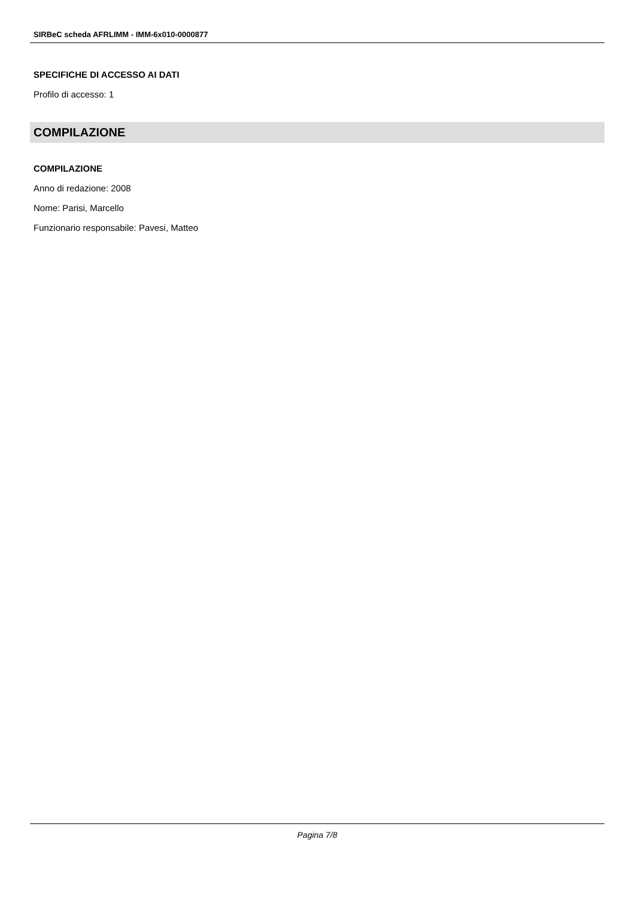SIRBeC scheda AFRLIMM - IMM-6x010-0000877
SPECIFICHE DI ACCESSO AI DATI
Profilo di accesso: 1
COMPILAZIONE
COMPILAZIONE
Anno di redazione: 2008
Nome: Parisi, Marcello
Funzionario responsabile: Pavesi, Matteo
Pagina 7/8